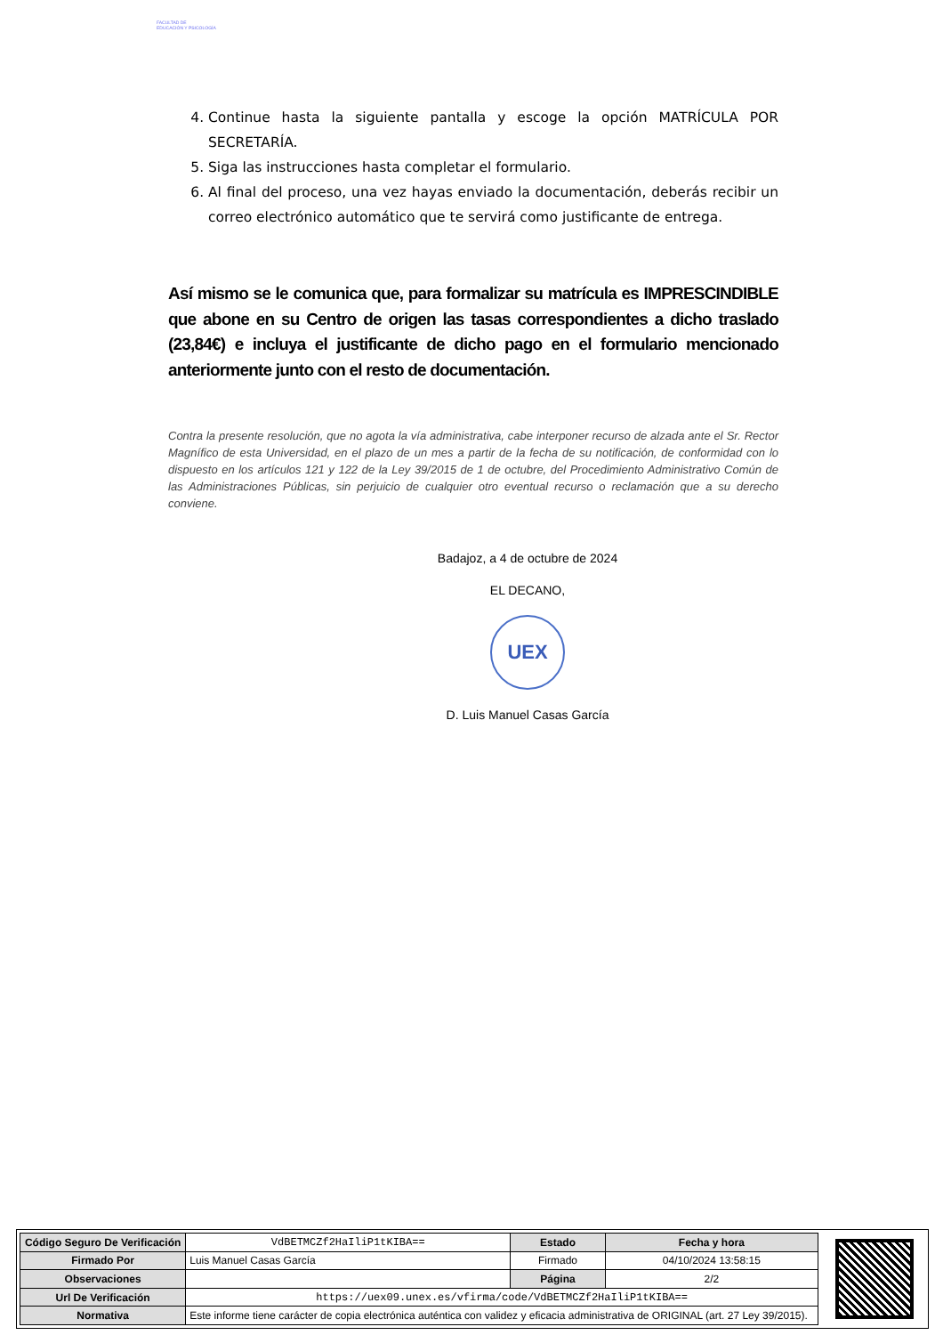FACULTAD DE
EDUCACIÓN Y PSICOLOGÍA
4. Continue hasta la siguiente pantalla y escoge la opción MATRÍCULA POR SECRETARÍA.
5. Siga las instrucciones hasta completar el formulario.
6. Al final del proceso, una vez hayas enviado la documentación, deberás recibir un correo electrónico automático que te servirá como justificante de entrega.
Así mismo se le comunica que, para formalizar su matrícula es IMPRESCINDIBLE que abone en su Centro de origen las tasas correspondientes a dicho traslado (23,84€) e incluya el justificante de dicho pago en el formulario mencionado anteriormente junto con el resto de documentación.
Contra la presente resolución, que no agota la vía administrativa, cabe interponer recurso de alzada ante el Sr. Rector Magnífico de esta Universidad, en el plazo de un mes a partir de la fecha de su notificación, de conformidad con lo dispuesto en los artículos 121 y 122 de la Ley 39/2015 de 1 de octubre, del Procedimiento Administrativo Común de las Administraciones Públicas, sin perjuicio de cualquier otro eventual recurso o reclamación que a su derecho conviene.
Badajoz, a 4 de octubre de 2024
EL DECANO,
UEX
D. Luis Manuel Casas García
| Código Seguro De Verificación | VdBETMCZf2HaIliP1tKIBA== | Estado | Fecha y hora |
| Firmado Por | Luis Manuel Casas García | Firmado | 04/10/2024 13:58:15 |
| Observaciones | | Página | 2/2 |
| Url De Verificación | https://uex09.unex.es/vfirma/code/VdBETMCZf2HaIliP1tKIBA== | | |
| Normativa | Este informe tiene carácter de copia electrónica auténtica con validez y eficacia administrativa de ORIGINAL (art. 27 Ley 39/2015). | | |